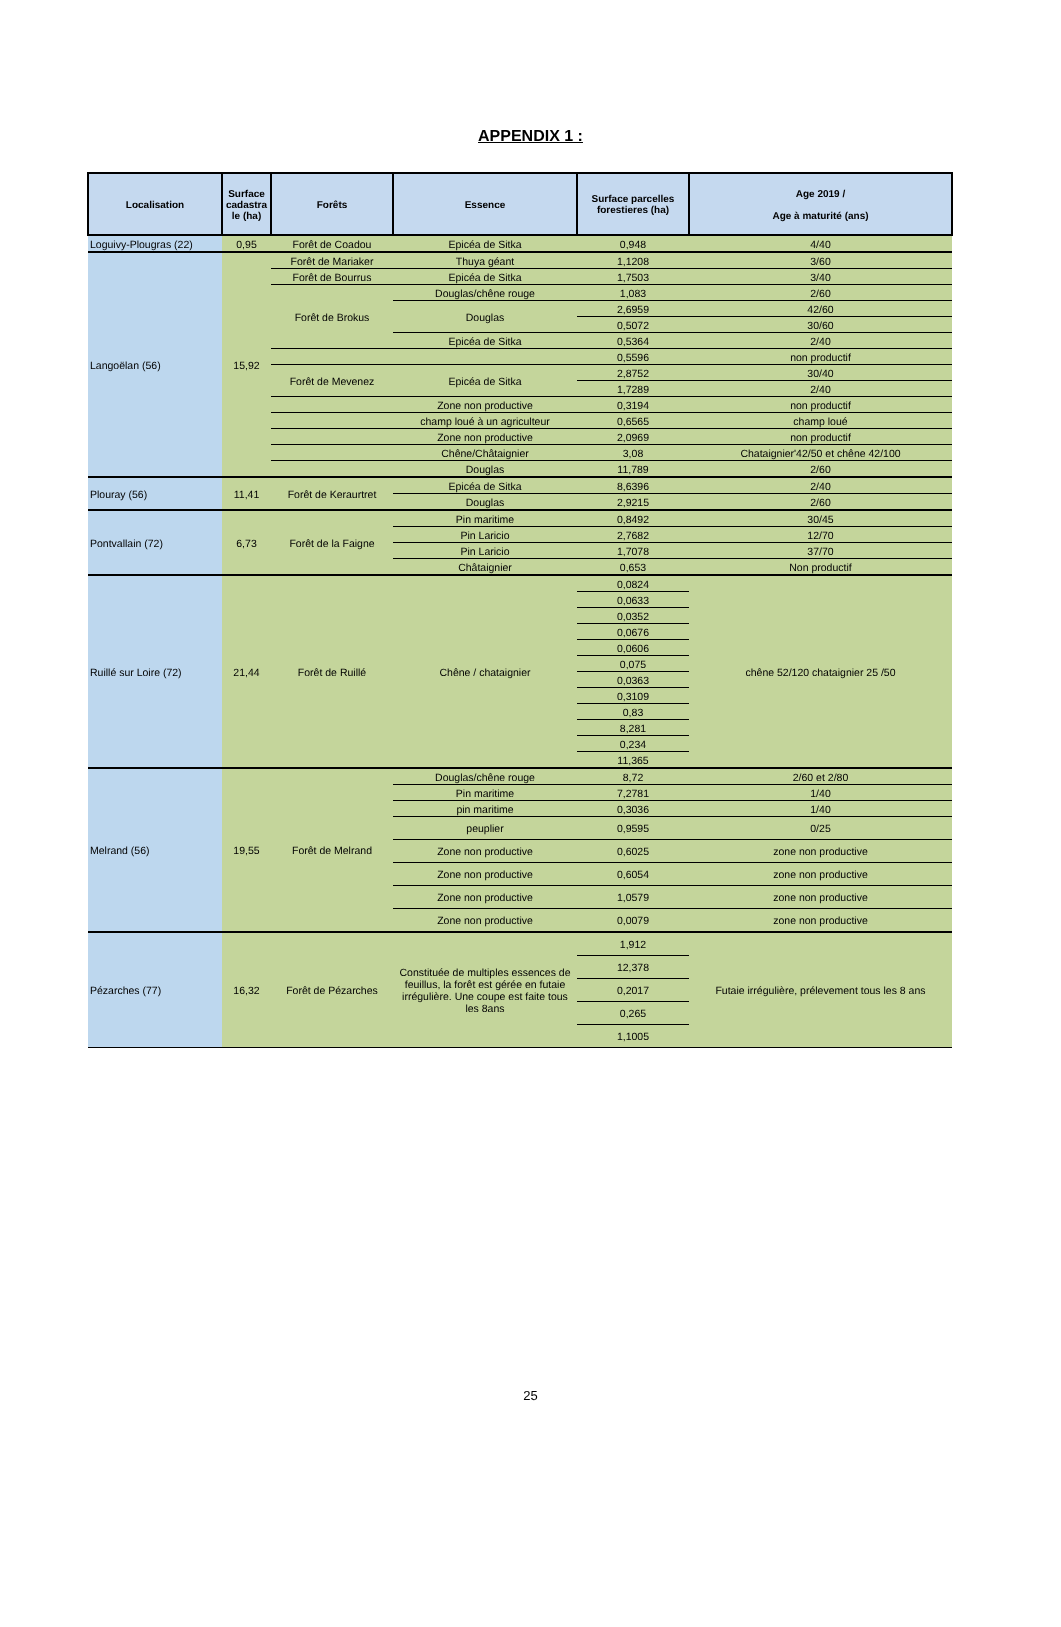APPENDIX 1 :
| Localisation | Surface cadastra le (ha) | Forêts | Essence | Surface parcelles forestieres (ha) | Age 2019 / Age à maturité (ans) |
| --- | --- | --- | --- | --- | --- |
| Loguivy-Plougras (22) | 0,95 | Forêt de Coadou | Epicéa de Sitka | 0,948 | 4/40 |
| Langoëlan (56) | 15,92 | Forêt de Mariaker | Thuya géant | 1,1208 | 3/60 |
| | | Forêt de Bourrus | Epicéa de Sitka | 1,7503 | 3/40 |
| | | Forêt de Brokus | Douglas/chêne rouge | 1,083 | 2/60 |
| | | | Douglas | 2,6959 | 42/60 |
| | | | | 0,5072 | 30/60 |
| | | | Epicéa de Sitka | 0,5364 | 2/40 |
| | | | | 0,5596 | non productif |
| | | Forêt de Mevenez | Epicéa de Sitka | 2,8752 | 30/40 |
| | | | | 1,7289 | 2/40 |
| | | | Zone non productive | 0,3194 | non productif |
| | | | champ loué à un agriculteur | 0,6565 | champ loué |
| | | | Zone non productive | 2,0969 | non productif |
| | | | Chêne/Châtaignier | 3,08 | Chataignier'42/50 et chêne 42/100 |
| | | | Douglas | 11,789 | 2/60 |
| Plouray (56) | 11,41 | Forêt de Keraurtret | Epicéa de Sitka | 8,6396 | 2/40 |
| | | | Douglas | 2,9215 | 2/60 |
| Pontvallain (72) | 6,73 | Forêt de la Faigne | Pin maritime | 0,8492 | 30/45 |
| | | | Pin Laricio | 2,7682 | 12/70 |
| | | | Pin Laricio | 1,7078 | 37/70 |
| | | | Châtaignier | 0,653 | Non productif |
| Ruillé sur Loire (72) | 21,44 | Forêt de Ruillé | Chêne / chataignier | 0,0824 | chêne 52/120 chataignier 25 /50 |
| | | | | 0,0633 | |
| | | | | 0,0352 | |
| | | | | 0,0676 | |
| | | | | 0,0606 | |
| | | | | 0,075 | |
| | | | | 0,0363 | |
| | | | | 0,3109 | |
| | | | | 0,83 | |
| | | | | 8,281 | |
| | | | | 0,234 | |
| | | | | 11,365 | |
| Melrand (56) | 19,55 | Forêt de Melrand | Douglas/chêne rouge | 8,72 | 2/60 et 2/80 |
| | | | Pin maritime | 7,2781 | 1/40 |
| | | | pin maritime | 0,3036 | 1/40 |
| | | | peuplier | 0,9595 | 0/25 |
| | | | Zone non productive | 0,6025 | zone non productive |
| | | | Zone non productive | 0,6054 | zone non productive |
| | | | Zone non productive | 1,0579 | zone non productive |
| | | | Zone non productive | 0,0079 | zone non productive |
| Pézarches (77) | 16,32 | Forêt de Pézarches | Constituée de multiples essences de feuillus, la forêt est gérée en futaie irrégulière. Une coupe est faite tous les 8ans | 1,912 | Futaie irrégulière, prélevement tous les 8 ans |
| | | | | 12,378 | |
| | | | | 0,2017 | |
| | | | | 0,265 | |
| | | | | 1,1005 | |
25